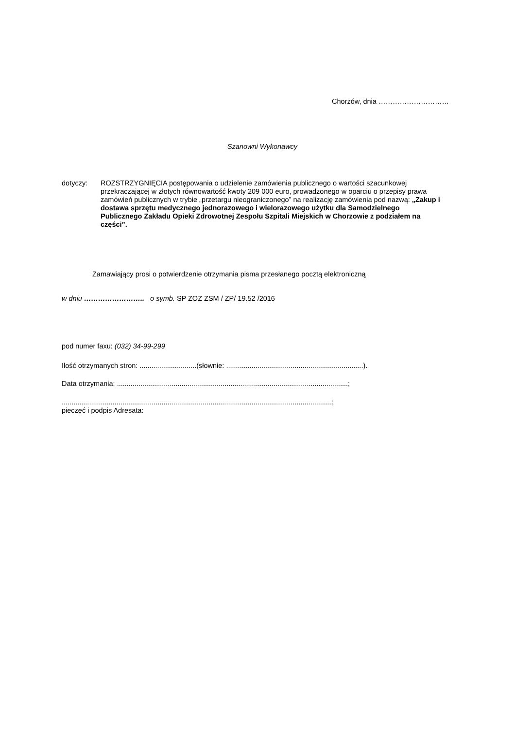Chorzów, dnia …………………………
Szanowni Wykonawcy
dotyczy: ROZSTRZYGNIĘCIA postępowania o udzielenie zamówienia publicznego o wartości szacunkowej przekraczającej w złotych równowartość kwoty 209 000 euro, prowadzonego w oparciu o przepisy prawa zamówień publicznych w trybie „przetargu nieograniczonego” na realizację zamówienia pod nazwą: „Zakup i dostawa sprzętu medycznego jednorazowego i wielorazowego użytku dla Samodzielnego Publicznego Zakładu Opieki Zdrowotnej Zespołu Szpitali Miejskich w Chorzowie z podziałem na części”.
Zamawiający prosi o potwierdzenie otrzymania pisma przesłanego pocztą elektroniczną
w dniu …………………….. o symb. SP ZOZ ZSM / ZP/ 19.52 /2016
pod numer faxu: (032) 34-99-299
Ilość otrzymanych stron: .............................(słownie: ......................................................................).
Data otrzymania: ......................................................................................................................;
..........................................................................................................................................;
pieczęć i podpis Adresata: